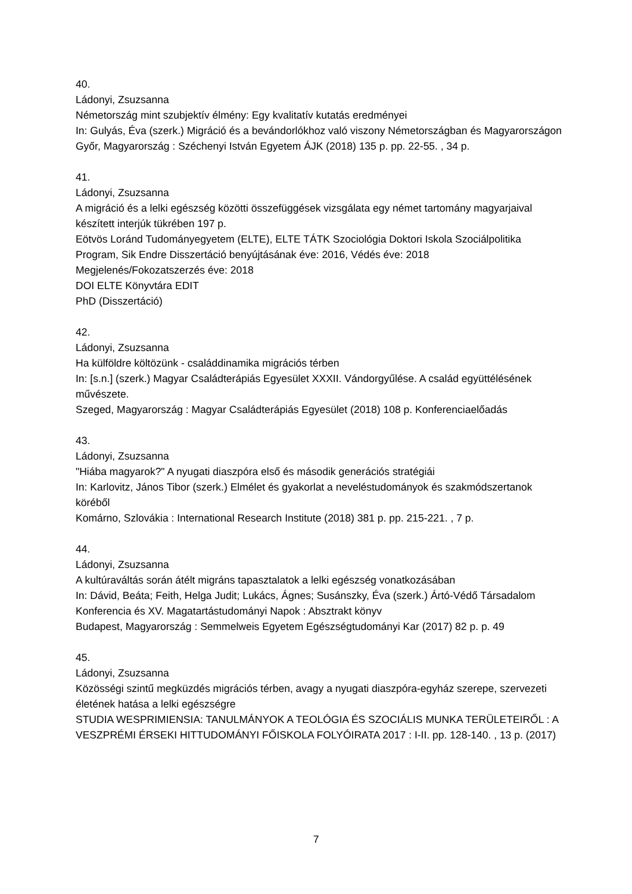40.
Ládonyi, Zsuzsanna
Németország mint szubjektív élmény: Egy kvalitatív kutatás eredményei
In: Gulyás, Éva (szerk.) Migráció és a bevándorlókhoz való viszony Németországban és Magyarországon
Győr, Magyarország : Széchenyi István Egyetem ÁJK (2018) 135 p. pp. 22-55. , 34 p.
41.
Ládonyi, Zsuzsanna
A migráció és a lelki egészség közötti összefüggések vizsgálata egy német tartomány magyarjaival készített interjúk tükrében 197 p.
Eötvös Loránd Tudományegyetem (ELTE), ELTE TÁTK Szociológia Doktori Iskola Szociálpolitika Program, Sik Endre Disszertáció benyújtásának éve: 2016, Védés éve: 2018
Megjelenés/Fokozatszerzés éve: 2018
DOI ELTE Könyvtára EDIT
PhD (Disszertáció)
42.
Ládonyi, Zsuzsanna
Ha külföldre költözünk - családdinamika migrációs térben
In: [s.n.] (szerk.) Magyar Családterápiás Egyesület XXXII. Vándorgyűlése. A család együttélésének művészete.
Szeged, Magyarország : Magyar Családterápiás Egyesület (2018) 108 p. Konferenciaelőadás
43.
Ládonyi, Zsuzsanna
"Hiába magyarok?" A nyugati diaszpóra első és második generációs stratégiái
In: Karlovitz, János Tibor (szerk.) Elmélet és gyakorlat a neveléstudományok és szakmódszertanok köréből
Komárno, Szlovákia : International Research Institute (2018) 381 p. pp. 215-221. , 7 p.
44.
Ládonyi, Zsuzsanna
A kultúraváltás során átélt migráns tapasztalatok a lelki egészség vonatkozásában
In: Dávid, Beáta; Feith, Helga Judit; Lukács, Ágnes; Susánszky, Éva (szerk.) Ártó-Védő Társadalom Konferencia és XV. Magatartástudományi Napok : Absztrakt könyv
Budapest, Magyarország : Semmelweis Egyetem Egészségtudományi Kar (2017) 82 p. p. 49
45.
Ládonyi, Zsuzsanna
Közösségi szintű megküzdés migrációs térben, avagy a nyugati diaszpóra-egyház szerepe, szervezeti életének hatása a lelki egészségre
STUDIA WESPRIMIENSIA: TANULMÁNYOK A TEOLÓGIA ÉS SZOCIÁLIS MUNKA TERÜLETEIRŐL : A VESZPRÉMI ÉRSEKI HITTUDOMÁNYI FŐISKOLA FOLYÓIRATA 2017 : I-II. pp. 128-140. , 13 p. (2017)
7